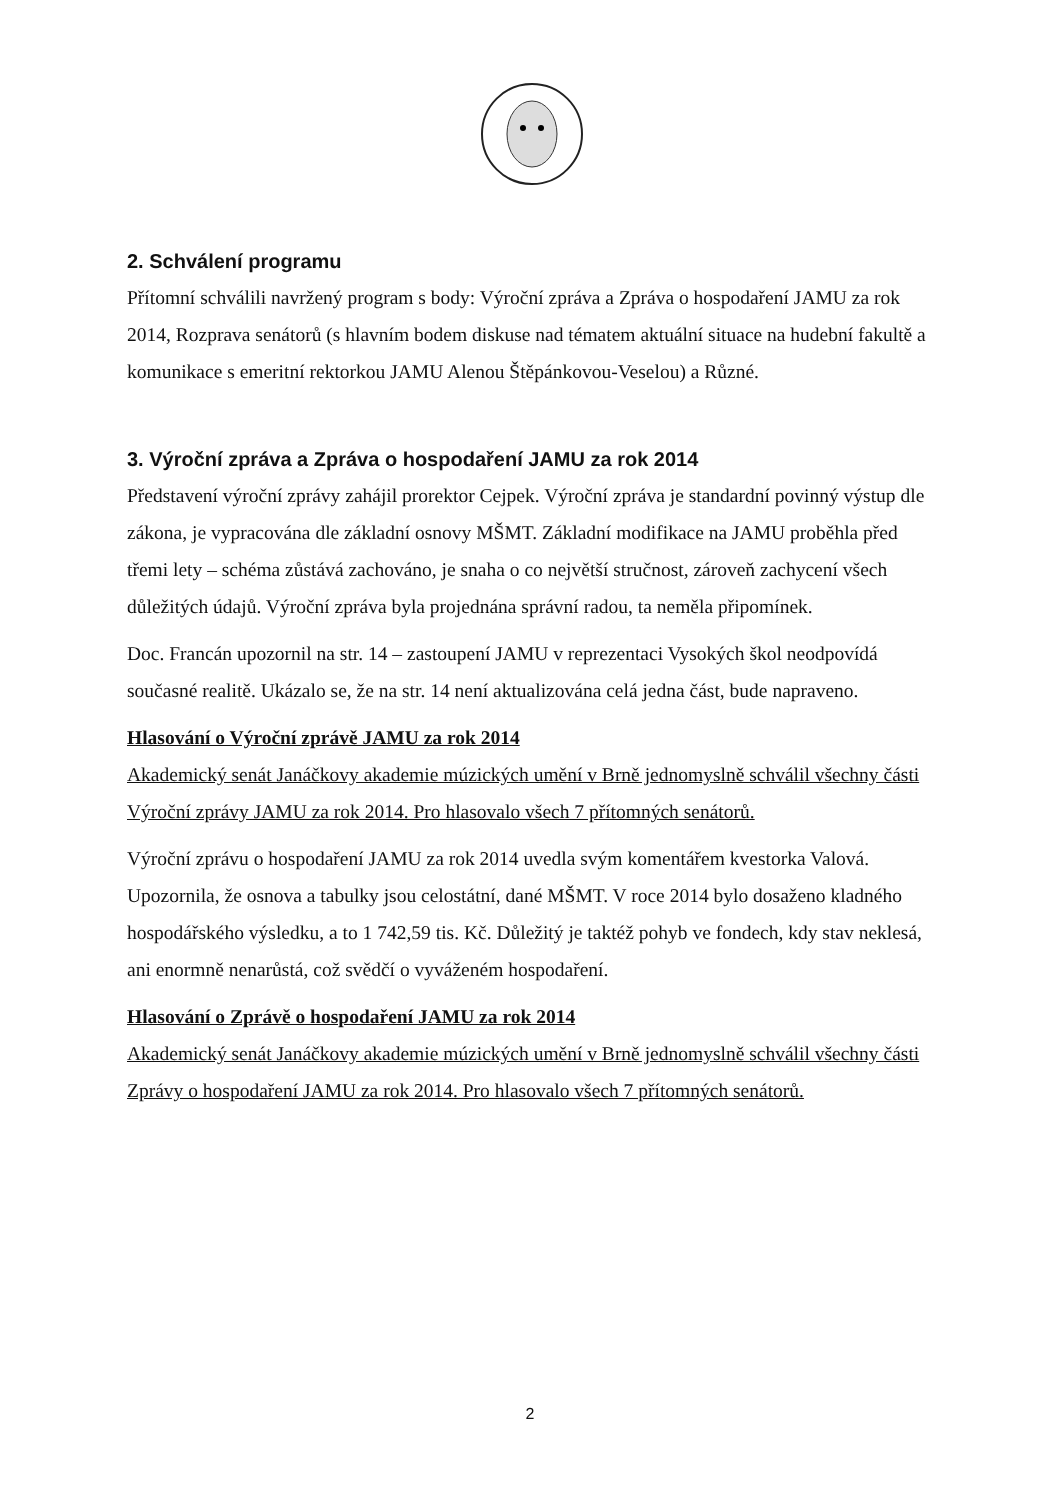2. Schválení programu
Přítomní schválili navržený program s body: Výroční zpráva a Zpráva o hospodaření JAMU za rok 2014, Rozprava senátorů (s hlavním bodem diskuse nad tématem aktuální situace na hudební fakultě a komunikace s emeritní rektorkou JAMU Alenou Štěpánkovou-Veselou) a Různé.
3. Výroční zpráva a Zpráva o hospodaření JAMU za rok 2014
Představení výroční zprávy zahájil prorektor Cejpek. Výroční zpráva je standardní povinný výstup dle zákona, je vypracována dle základní osnovy MŠMT. Základní modifikace na JAMU proběhla před třemi lety – schéma zůstává zachováno, je snaha o co největší stručnost, zároveň zachycení všech důležitých údajů. Výroční zpráva byla projednána správní radou, ta neměla připomínek.
Doc. Francán upozornil na str. 14 – zastoupení JAMU v reprezentaci Vysokých škol neodpovídá současné realitě. Ukázalo se, že na str. 14 není aktualizována celá jedna část, bude napraveno.
Hlasování o Výroční zprávě JAMU za rok 2014
Akademický senát Janáčkovy akademie múzických umění v Brně jednomyslně schválil všechny části Výroční zprávy JAMU za rok 2014. Pro hlasovalo všech 7 přítomných senátorů.
Výroční zprávu o hospodaření JAMU za rok 2014 uvedla svým komentářem kvestorka Valová. Upozornila, že osnova a tabulky jsou celostátní, dané MŠMT. V roce 2014 bylo dosaženo kladného hospodářského výsledku, a to 1 742,59 tis. Kč. Důležitý je taktéž pohyb ve fondech, kdy stav neklesá, ani enormně nenarůstá, což svědčí o vyváženém hospodaření.
Hlasování o Zprávě o hospodaření JAMU za rok 2014
Akademický senát Janáčkovy akademie múzických umění v Brně jednomyslně schválil všechny části Zprávy o hospodaření JAMU za rok 2014. Pro hlasovalo všech 7 přítomných senátorů.
2